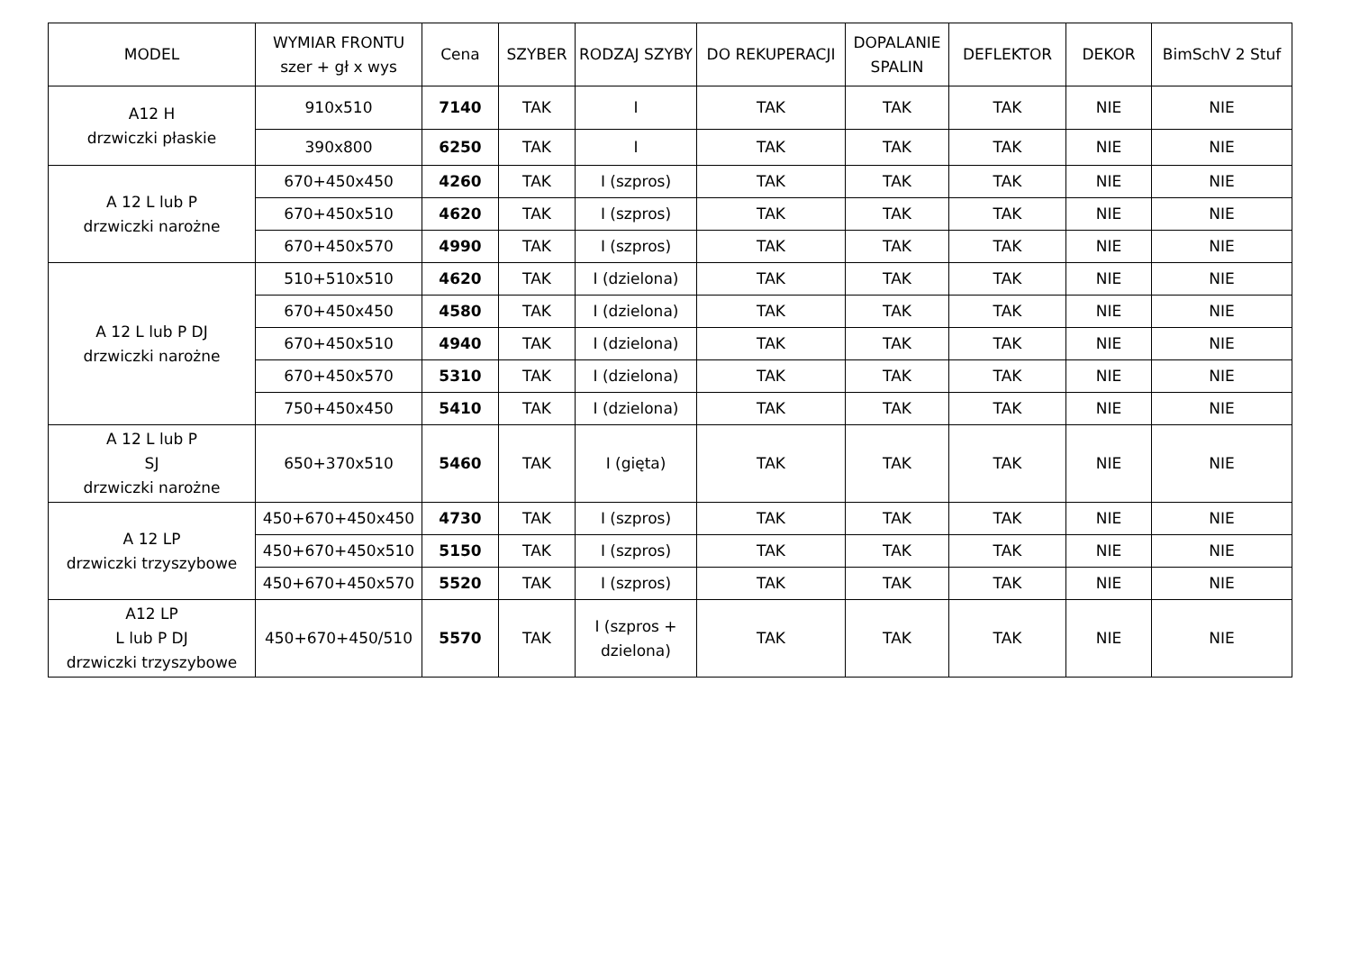| MODEL | WYMIAR FRONTU szer + gł x wys | Cena | SZYBER | RODZAJ SZYBY | DO REKUPERACJI | DOPALANIE SPALIN | DEFLEKTOR | DEKOR | BimSchV 2 Stuf |
| --- | --- | --- | --- | --- | --- | --- | --- | --- | --- |
| A12 H drzwiczki płaskie | 910x510 | 7140 | TAK | I | TAK | TAK | TAK | NIE | NIE |
| | 390x800 | 6250 | TAK | I | TAK | TAK | TAK | NIE | NIE |
| A 12 L lub P drzwiczki narożne | 670+450x450 | 4260 | TAK | I (szpros) | TAK | TAK | TAK | NIE | NIE |
| | 670+450x510 | 4620 | TAK | I (szpros) | TAK | TAK | TAK | NIE | NIE |
| | 670+450x570 | 4990 | TAK | I (szpros) | TAK | TAK | TAK | NIE | NIE |
| A 12 L lub P DJ drzwiczki narożne | 510+510x510 | 4620 | TAK | I (dzielona) | TAK | TAK | TAK | NIE | NIE |
| | 670+450x450 | 4580 | TAK | I (dzielona) | TAK | TAK | TAK | NIE | NIE |
| | 670+450x510 | 4940 | TAK | I (dzielona) | TAK | TAK | TAK | NIE | NIE |
| | 670+450x570 | 5310 | TAK | I (dzielona) | TAK | TAK | TAK | NIE | NIE |
| | 750+450x450 | 5410 | TAK | I (dzielona) | TAK | TAK | TAK | NIE | NIE |
| A 12 L lub P SJ drzwiczki narożne | 650+370x510 | 5460 | TAK | I (gięta) | TAK | TAK | TAK | NIE | NIE |
| A 12 LP drzwiczki trzyszybowe | 450+670+450x450 | 4730 | TAK | I (szpros) | TAK | TAK | TAK | NIE | NIE |
| | 450+670+450x510 | 5150 | TAK | I (szpros) | TAK | TAK | TAK | NIE | NIE |
| | 450+670+450x570 | 5520 | TAK | I (szpros) | TAK | TAK | TAK | NIE | NIE |
| A12 LP L lub P DJ drzwiczki trzyszybowe | 450+670+450/510 | 5570 | TAK | I (szpros + dzielona) | TAK | TAK | TAK | NIE | NIE |